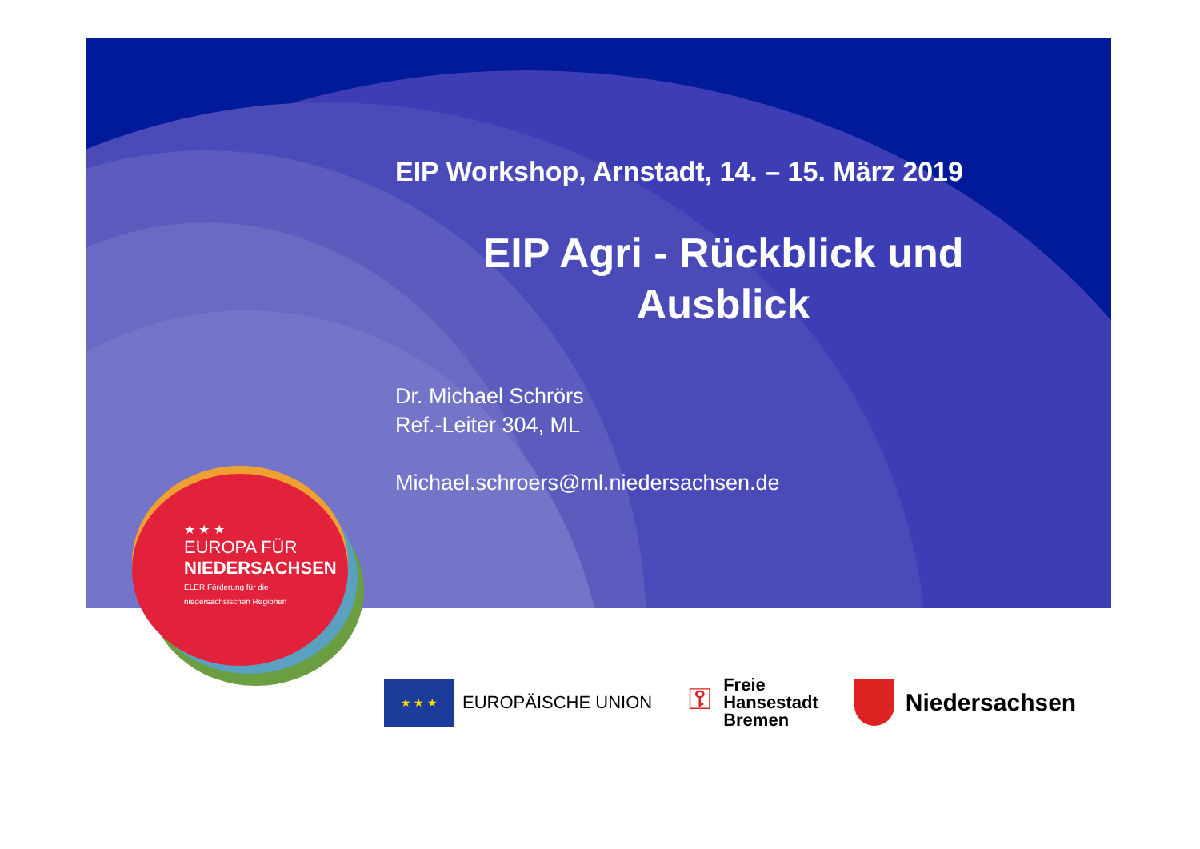EIP Workshop, Arnstadt, 14. – 15. März 2019
EIP Agri - Rückblick und Ausblick
Dr. Michael Schrörs
Ref.-Leiter 304, ML
Michael.schroers@ml.niedersachsen.de
★ ★ ★
EUROPA FÜR
NIEDERSACHSEN
ELER Förderung für die
niedersächsischen Regionen
★ ★ ★
EUROPÄISCHE UNION
⚿ Freie
Hansestadt
Bremen
Niedersachsen